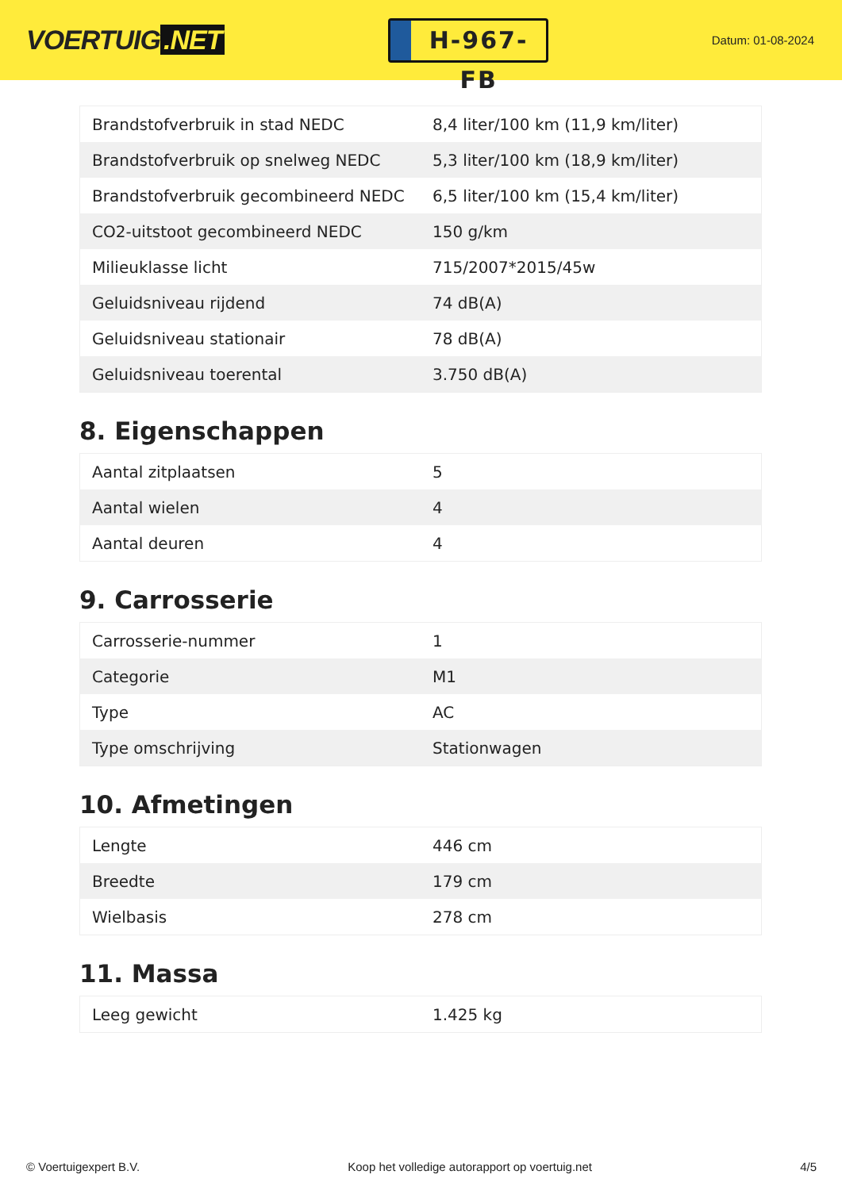VOERTUIG.NET
H-967-FB
Datum: 01-08-2024
| Brandstofverbruik in stad NEDC | 8,4 liter/100 km (11,9 km/liter) |
| Brandstofverbruik op snelweg NEDC | 5,3 liter/100 km (18,9 km/liter) |
| Brandstofverbruik gecombineerd NEDC | 6,5 liter/100 km (15,4 km/liter) |
| CO2-uitstoot gecombineerd NEDC | 150 g/km |
| Milieuklasse licht | 715/2007*2015/45w |
| Geluidsniveau rijdend | 74 dB(A) |
| Geluidsniveau stationair | 78 dB(A) |
| Geluidsniveau toerental | 3.750 dB(A) |
8. Eigenschappen
| Aantal zitplaatsen | 5 |
| Aantal wielen | 4 |
| Aantal deuren | 4 |
9. Carrosserie
| Carrosserie-nummer | 1 |
| Categorie | M1 |
| Type | AC |
| Type omschrijving | Stationwagen |
10. Afmetingen
| Lengte | 446 cm |
| Breedte | 179 cm |
| Wielbasis | 278 cm |
11. Massa
| Leeg gewicht | 1.425 kg |
© Voertuigexpert B.V. Koop het volledige autorapport op voertuig.net 4/5